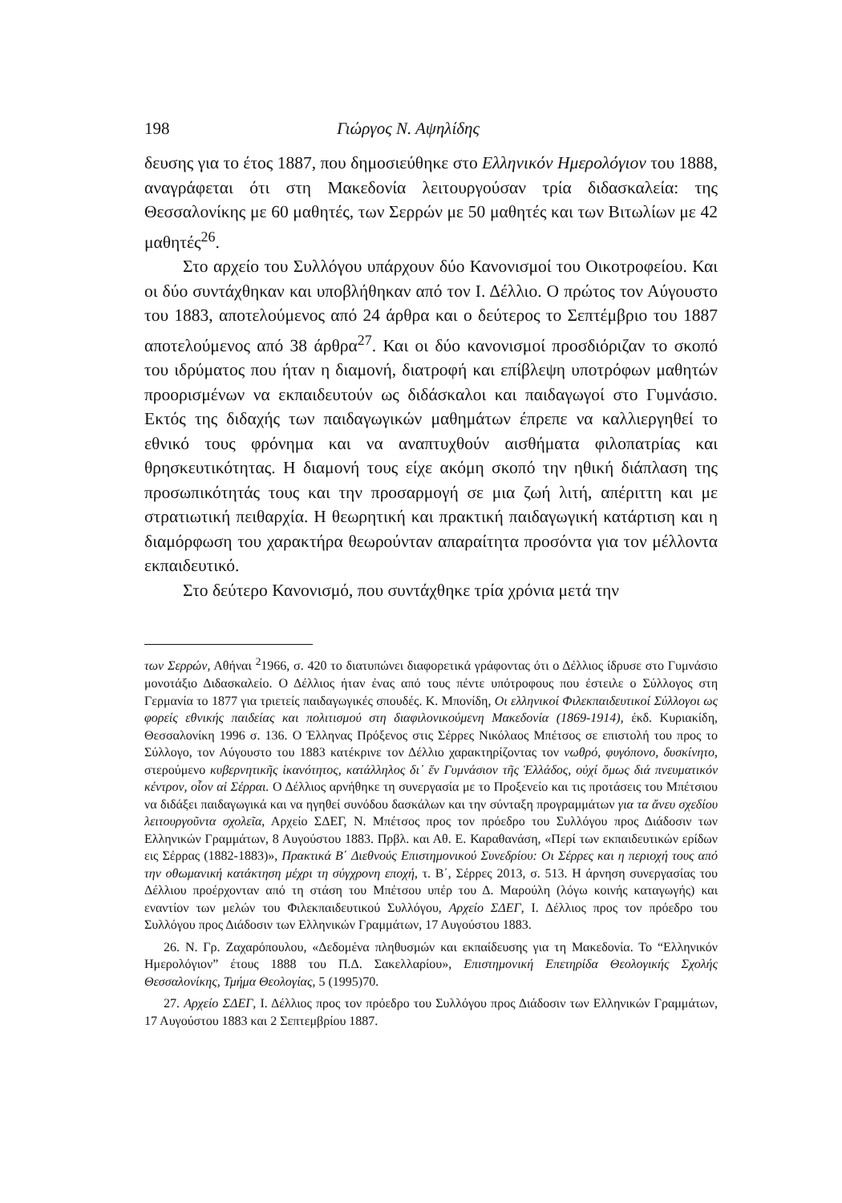198 Γιώργος Ν. Αψηλίδης
δευσης για το έτος 1887, που δημοσιεύθηκε στο Ελληνικόν Ημερολόγιον του 1888, αναγράφεται ότι στη Μακεδονία λειτουργούσαν τρία διδασκαλεία: της Θεσσαλονίκης με 60 μαθητές, των Σερρών με 50 μαθητές και των Βιτωλίων με 42 μαθητές<sup>26</sup>.
Στο αρχείο του Συλλόγου υπάρχουν δύο Κανονισμοί του Οικοτροφείου. Και οι δύο συντάχθηκαν και υποβλήθηκαν από τον Ι. Δέλλιο. Ο πρώτος τον Αύγουστο του 1883, αποτελούμενος από 24 άρθρα και ο δεύτερος το Σεπτέμβριο του 1887 αποτελούμενος από 38 άρθρα<sup>27</sup>. Και οι δύο κανονισμοί προσδιόριζαν το σκοπό του ιδρύματος που ήταν η διαμονή, διατροφή και επίβλεψη υποτρόφων μαθητών προορισμένων να εκπαιδευτούν ως διδάσκαλοι και παιδαγωγοί στο Γυμνάσιο. Εκτός της διδαχής των παιδαγωγικών μαθημάτων έπρεπε να καλλιεργηθεί το εθνικό τους φρόνημα και να αναπτυχθούν αισθήματα φιλοπατρίας και θρησκευτικότητας. Η διαμονή τους είχε ακόμη σκοπό την ηθική διάπλαση της προσωπικότητάς τους και την προσαρμογή σε μια ζωή λιτή, απέριττη και με στρατιωτική πειθαρχία. Η θεωρητική και πρακτική παιδαγωγική κατάρτιση και η διαμόρφωση του χαρακτήρα θεωρούνταν απαραίτητα προσόντα για τον μέλλοντα εκπαιδευτικό.
Στο δεύτερο Κανονισμό, που συντάχθηκε τρία χρόνια μετά την
των Σερρών, Αθήναι <sup>2</sup>1966, σ. 420 το διατυπώνει διαφορετικά γράφοντας ότι ο Δέλλιος ίδρυσε στο Γυμνάσιο μονοτάξιο Διδασκαλείο. Ο Δέλλιος ήταν ένας από τους πέντε υπότροφους που έστειλε ο Σύλλογος στη Γερμανία το 1877 για τριετείς παιδαγωγικές σπουδές. Κ. Μπονίδη, Οι ελληνικοί Φιλεκπαιδευτικοί Σύλλογοι ως φορείς εθνικής παιδείας και πολιτισμού στη διαφιλονικούμενη Μακεδονία (1869-1914), έκδ. Κυριακίδη, Θεσσαλονίκη 1996 σ. 136. Ο Έλληνας Πρόξενος στις Σέρρες Νικόλαος Μπέτσος σε επιστολή του προς το Σύλλογο, τον Αύγουστο του 1883 κατέκρινε τον Δέλλιο χαρακτηρίζοντας τον νωθρό, φυγόπονο, δυσκίνητο, στερούμενο κυβερνητικῆς ἱκανότητος, κατάλληλος δι᾽ ἕν Γυμνάσιον τῆς Ἑλλάδος, οὐχί ὅμως διά πνευματικόν κέντρον, οἷον αἱ Σέρραι. Ο Δέλλιος αρνήθηκε τη συνεργασία με το Προξενείο και τις προτάσεις του Μπέτσιου να διδάξει παιδαγωγικά και να ηγηθεί συνόδου δασκάλων και την σύνταξη προγραμμάτων για τα ἄνευ σχεδίου λειτουργοῦντα σχολεῖα, Αρχείο ΣΔΕΓ, Ν. Μπέτσος προς τον πρόεδρο του Συλλόγου προς Διάδοσιν των Ελληνικών Γραμμάτων, 8 Αυγούστου 1883. Πρβλ. και Αθ. Ε. Καραθανάση, «Περί των εκπαιδευτικών ερίδων εις Σέρρας (1882-1883)», Πρακτικά Β΄ Διεθνούς Επιστημονικού Συνεδρίου: Οι Σέρρες και η περιοχή τους από την οθωμανική κατάκτηση μέχρι τη σύγχρονη εποχή, τ. Β΄, Σέρρες 2013, σ. 513. Η άρνηση συνεργασίας του Δέλλιου προέρχονταν από τη στάση του Μπέτσου υπέρ του Δ. Μαρούλη (λόγω κοινής καταγωγής) και εναντίον των μελών του Φιλεκπαιδευτικού Συλλόγου, Αρχείο ΣΔΕΓ, Ι. Δέλλιος προς τον πρόεδρο του Συλλόγου προς Διάδοσιν των Ελληνικών Γραμμάτων, 17 Αυγούστου 1883.
26. Ν. Γρ. Ζαχαρόπουλου, «Δεδομένα πληθυσμών και εκπαίδευσης για τη Μακεδονία. Το “Ελληνικόν Ημερολόγιον” έτους 1888 του Π.Δ. Σακελλαρίου», Επιστημονική Επετηρίδα Θεολογικής Σχολής Θεσσαλονίκης, Τμήμα Θεολογίας, 5 (1995)70.
27. Αρχείο ΣΔΕΓ, Ι. Δέλλιος προς τον πρόεδρο του Συλλόγου προς Διάδοσιν των Ελληνικών Γραμμάτων, 17 Αυγούστου 1883 και 2 Σεπτεμβρίου 1887.